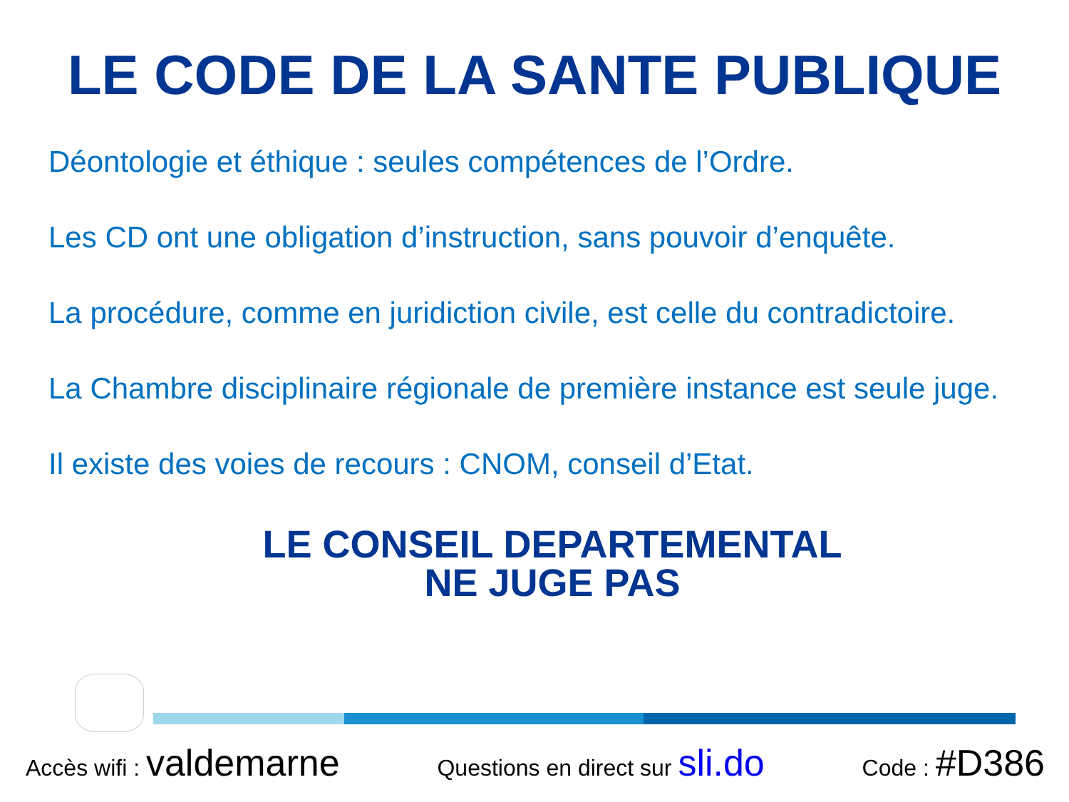LE CODE DE LA SANTE PUBLIQUE
Déontologie et éthique : seules compétences de l’Ordre.
Les CD ont une obligation d’instruction, sans pouvoir d’enquête.
La procédure, comme en juridiction civile, est celle du contradictoire.
La Chambre disciplinaire régionale de première instance est seule juge.
Il existe des voies de recours : CNOM, conseil d’Etat.
LE CONSEIL DEPARTEMENTAL
NE JUGE PAS
Accès wifi : valdemarne Questions en direct sur sli.do Code : #D386